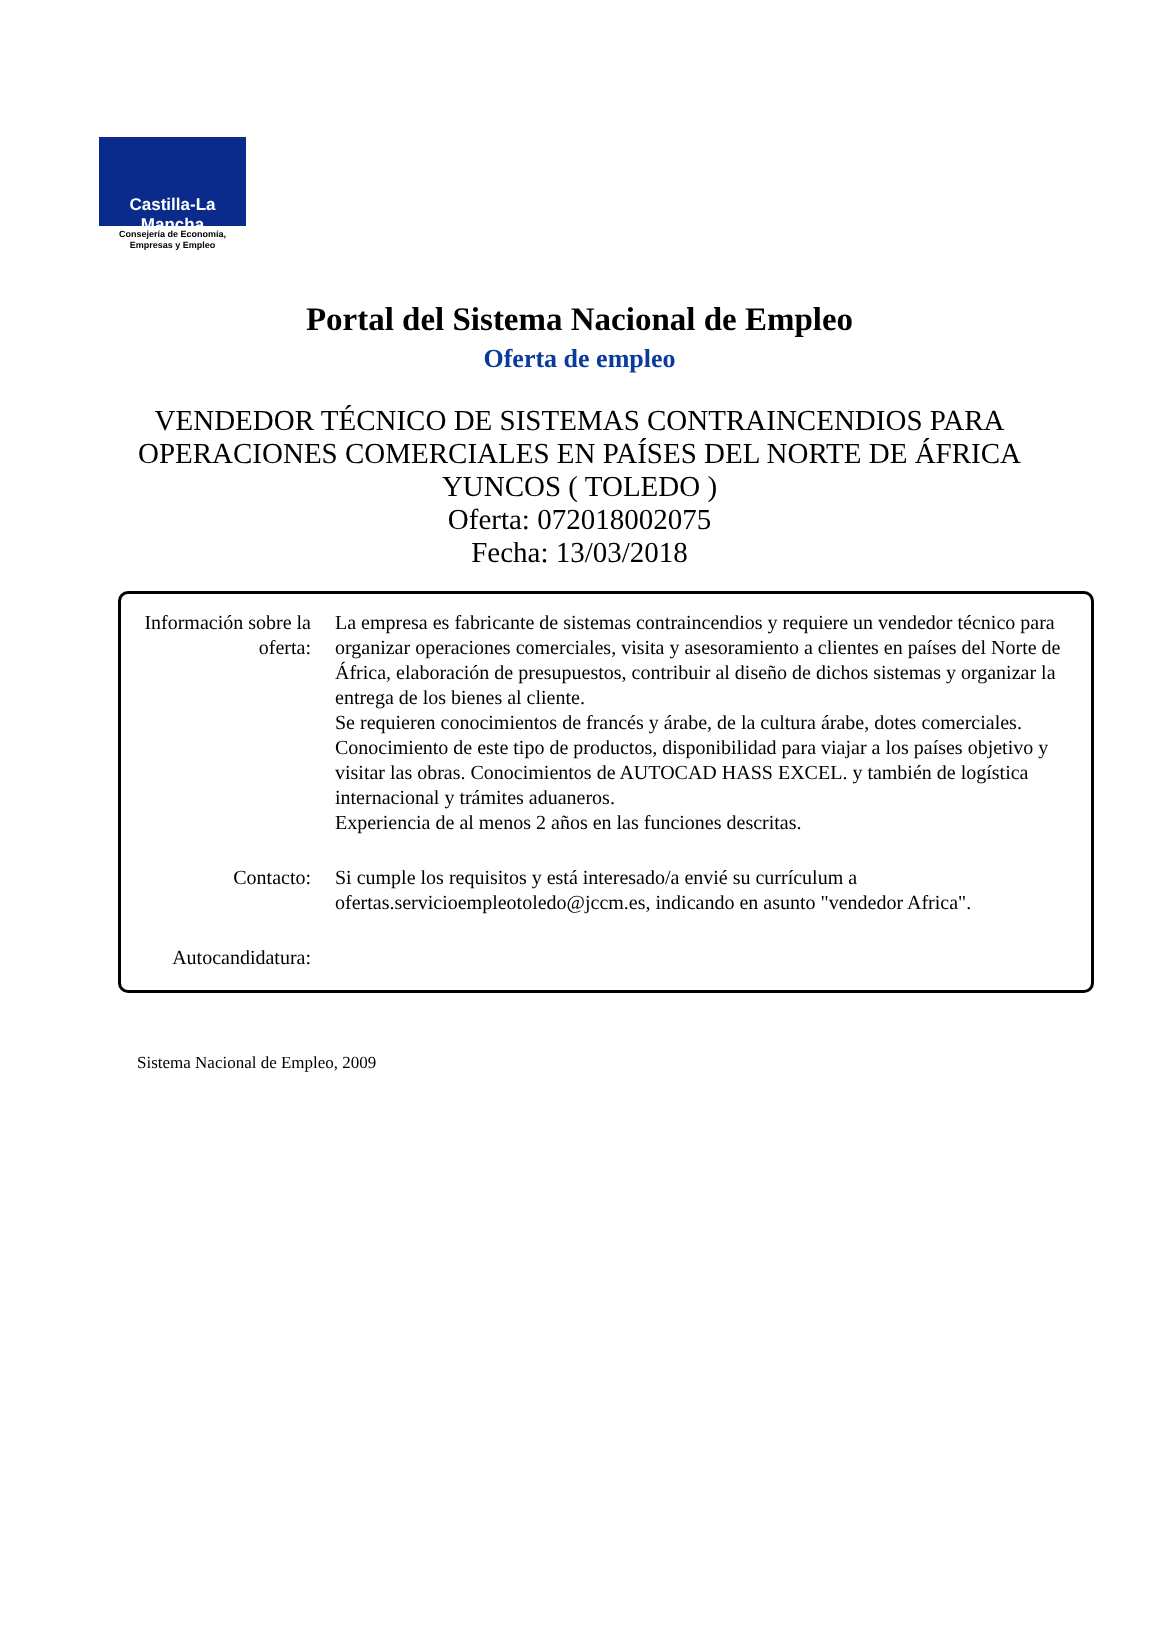Castilla-La Mancha
Consejería de Economía,
Empresas y Empleo
Portal del Sistema Nacional de Empleo
Oferta de empleo
VENDEDOR TÉCNICO DE SISTEMAS CONTRAINCENDIOS PARA
OPERACIONES COMERCIALES EN PAÍSES DEL NORTE DE ÁFRICA
YUNCOS ( TOLEDO )
Oferta: 072018002075
Fecha: 13/03/2018
| Información sobre la oferta: | La empresa es fabricante de sistemas contraincendios y requiere un vendedor técnico para organizar operaciones comerciales, visita y asesoramiento a clientes en países del Norte de África, elaboración de presupuestos, contribuir al diseño de dichos sistemas y organizar la entrega de los bienes al cliente. Se requieren conocimientos de francés y árabe, de la cultura árabe, dotes comerciales. Conocimiento de este tipo de productos, disponibilidad para viajar a los países objetivo y visitar las obras. Conocimientos de AUTOCAD HASS EXCEL. y también de logística internacional y trámites aduaneros. Experiencia de al menos 2 años en las funciones descritas. |
| Contacto: | Si cumple los requisitos y está interesado/a envié su currículum a ofertas.servicioempleotoledo@jccm.es, indicando en asunto "vendedor Africa". |
| Autocandidatura: | |
Sistema Nacional de Empleo, 2009